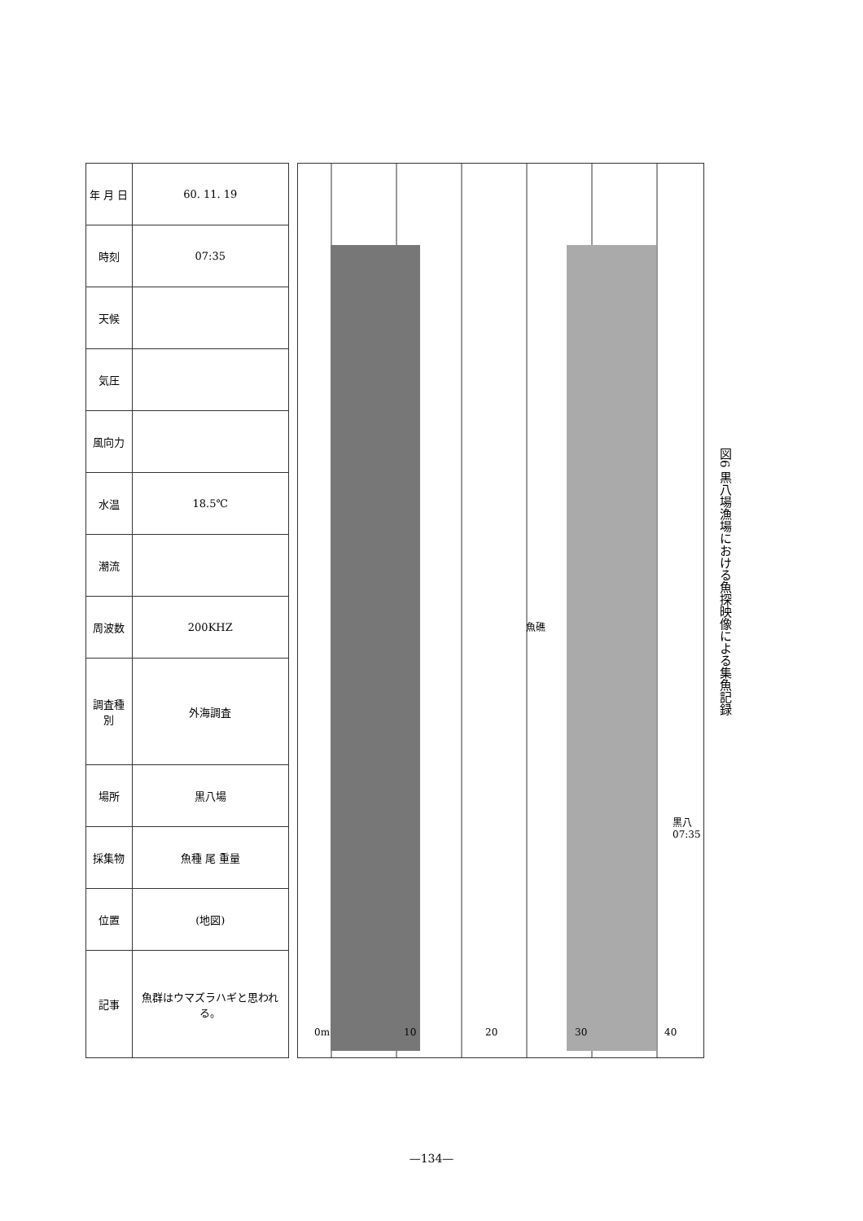| 年 月 日 | 60. 11. 19 |
| 時刻 | 07:35 |
| 天候 | |
| 気圧 | |
| 風向力 | |
| 水温 | 18.5℃ |
| 潮流 | |
| 周波数 | 200KHZ |
| 調査種別 | 外海調査 |
| 場所 | 黒八場 |
| 採集物 | 魚種 尾 重量 |
| 位置 | (地図) |
| 記事 | 魚群はウマズラハギと思われる。 |
0m 10 20 30 40
魚礁
黒八 07:35
図6 黒八場漁場における魚探映像による集魚記録
—134—